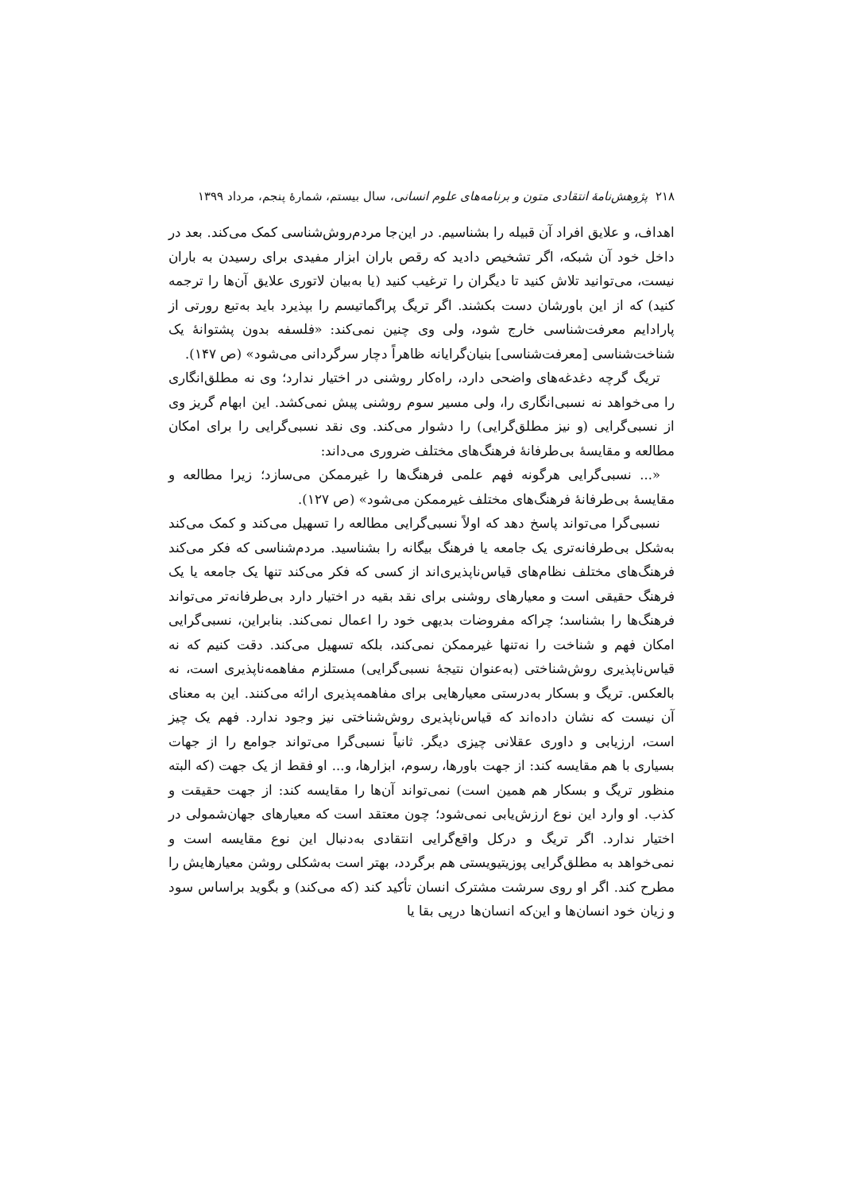۲۱۸ پژوهش‌نامهٔ انتقادی متون و برنامه‌های علوم انسانی، سال بیستم، شمارهٔ پنجم، مرداد ۱۳۹۹
اهداف، و علایق افراد آن قبیله را بشناسیم. در این‌جا مردم‌روش‌شناسی کمک می‌کند. بعد در داخل خود آن شبکه، اگر تشخیص دادید که رقص باران ابزار مفیدی برای رسیدن به باران نیست، می‌توانید تلاش کنید تا دیگران را ترغیب کنید (یا به‌بیان لاتوری علایق آن‌ها را ترجمه کنید) که از این باورشان دست بکشند. اگر تریگ پراگماتیسم را بپذیرد باید به‌تبع رورتی از پارادایم معرفت‌شناسی خارج شود، ولی وی چنین نمی‌کند: «فلسفه بدون پشتوانهٔ یک شناخت‌شناسی [معرفت‌شناسی] بنیان‌گرایانه ظاهراً دچار سرگردانی می‌شود» (ص ۱۴۷).
تریگ گرچه دغدغه‌های واضحی دارد، راه‌کار روشنی در اختیار ندارد؛ وی نه مطلق‌انگاری را می‌خواهد نه نسبی‌انگاری را، ولی مسیر سوم روشنی پیش نمی‌کشد. این ابهام گریز وی از نسبی‌گرایی (و نیز مطلق‌گرایی) را دشوار می‌کند. وی نقد نسبی‌گرایی را برای امکان مطالعه و مقایسهٔ بی‌طرفانهٔ فرهنگ‌های مختلف ضروری می‌داند:
«... نسبی‌گرایی هرگونه فهم علمی فرهنگ‌ها را غیرممکن می‌سازد؛ زیرا مطالعه و مقایسهٔ بی‌طرفانهٔ فرهنگ‌های مختلف غیرممکن می‌شود» (ص ۱۲۷).
نسبی‌گرا می‌تواند پاسخ دهد که اولاً نسبی‌گرایی مطالعه را تسهیل می‌کند و کمک می‌کند به‌شکل بی‌طرفانه‌تری یک جامعه یا فرهنگ بیگانه را بشناسید. مردم‌شناسی که فکر می‌کند فرهنگ‌های مختلف نظام‌های قیاس‌ناپذیری‌اند از کسی که فکر می‌کند تنها یک جامعه یا یک فرهنگ حقیقی است و معیارهای روشنی برای نقد بقیه در اختیار دارد بی‌طرفانه‌تر می‌تواند فرهنگ‌ها را بشناسد؛ چراکه مفروضات بدیهی خود را اعمال نمی‌کند. بنابراین، نسبی‌گرایی امکان فهم و شناخت را نه‌تنها غیرممکن نمی‌کند، بلکه تسهیل می‌کند. دقت کنیم که نه قیاس‌ناپذیری روش‌شناختی (به‌عنوان نتیجهٔ نسبی‌گرایی) مستلزم مفاهمه‌ناپذیری است، نه بالعکس. تریگ و بسکار به‌درستی معیارهایی برای مفاهمه‌پذیری ارائه می‌کنند. این به معنای آن نیست که نشان داده‌اند که قیاس‌ناپذیری روش‌شناختی نیز وجود ندارد. فهم یک چیز است، ارزیابی و داوری عقلانی چیزی دیگر. ثانیاً نسبی‌گرا می‌تواند جوامع را از جهات بسیاری با هم مقایسه کند: از جهت باورها، رسوم، ابزارها، و... او فقط از یک جهت (که البته منظور تریگ و بسکار هم همین است) نمی‌تواند آن‌ها را مقایسه کند: از جهت حقیقت و کذب. او وارد این نوع ارزش‌یابی نمی‌شود؛ چون معتقد است که معیارهای جهان‌شمولی در اختیار ندارد. اگر تریگ و درکل واقع‌گرایی انتقادی به‌دنبال این نوع مقایسه است و نمی‌خواهد به مطلق‌گرایی پوزیتیویستی هم برگردد، بهتر است به‌شکلی روشن معیارهایش را مطرح کند. اگر او روی سرشت مشترک انسان تأکید کند (که می‌کند) و بگوید براساس سود و زیان خود انسان‌ها و این‌که انسان‌ها درپی بقا یا